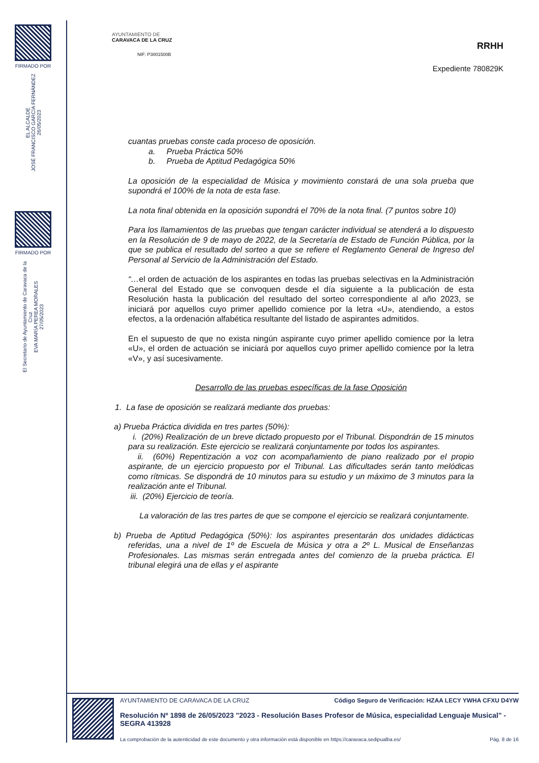FIRMADO POR
EL ALCALDE
JOSÉ FRANCISCO GARCÍA FERNÁNDEZ
26/05/2023
FIRMADO POR
El Secretario de Ayuntamiento de Caravaca de la Cruz
EVA MARÍA PEREA MORALES
27/05/2023
AYUNTAMIENTO DE
CARAVACA DE LA CRUZ
NIF: P3001500B
RRHH
Expediente 780829K
cuantas pruebas conste cada proceso de oposición.
a. Prueba Práctica 50%
b. Prueba de Aptitud Pedagógica 50%
La oposición de la especialidad de Música y movimiento constará de una sola prueba que supondrá el 100% de la nota de esta fase.
La nota final obtenida en la oposición supondrá el 70% de la nota final. (7 puntos sobre 10)
Para los llamamientos de las pruebas que tengan carácter individual se atenderá a lo dispuesto en la Resolución de 9 de mayo de 2022, de la Secretaría de Estado de Función Pública, por la que se publica el resultado del sorteo a que se refiere el Reglamento General de Ingreso del Personal al Servicio de la Administración del Estado.
“…el orden de actuación de los aspirantes en todas las pruebas selectivas en la Administración General del Estado que se convoquen desde el día siguiente a la publicación de esta Resolución hasta la publicación del resultado del sorteo correspondiente al año 2023, se iniciará por aquellos cuyo primer apellido comience por la letra «U», atendiendo, a estos efectos, a la ordenación alfabética resultante del listado de aspirantes admitidos.
En el supuesto de que no exista ningún aspirante cuyo primer apellido comience por la letra «U», el orden de actuación se iniciará por aquellos cuyo primer apellido comience por la letra «V», y así sucesivamente.
Desarrollo de las pruebas específicas de la fase Oposición
1. La fase de oposición se realizará mediante dos pruebas:
a) Prueba Práctica dividida en tres partes (50%):
i. (20%) Realización de un breve dictado propuesto por el Tribunal. Dispondrán de 15 minutos para su realización. Este ejercicio se realizará conjuntamente por todos los aspirantes.
ii. (60%) Repentización a voz con acompañamiento de piano realizado por el propio aspirante, de un ejercicio propuesto por el Tribunal. Las dificultades serán tanto melódicas como rítmicas. Se dispondrá de 10 minutos para su estudio y un máximo de 3 minutos para la realización ante el Tribunal.
iii. (20%) Ejercicio de teoría.
La valoración de las tres partes de que se compone el ejercicio se realizará conjuntamente.
b) Prueba de Aptitud Pedagógica (50%): los aspirantes presentarán dos unidades didácticas referidas, una a nivel de 1º de Escuela de Música y otra a 2º L. Musical de Enseñanzas Profesionales. Las mismas serán entregada antes del comienzo de la prueba práctica. El tribunal elegirá una de ellas y el aspirante
AYUNTAMIENTO DE CARAVACA DE LA CRUZ Código Seguro de Verificación: HZAA LECY YWHA CFXU D4YW
Resolución Nº 1898 de 26/05/2023 "2023 - Resolución Bases Profesor de Música, especialidad Lenguaje Musical" - SEGRA 413928
La comprobación de la autenticidad de este documento y otra información está disponible en https://caravaca.sedipualba.es/ Pág. 8 de 16